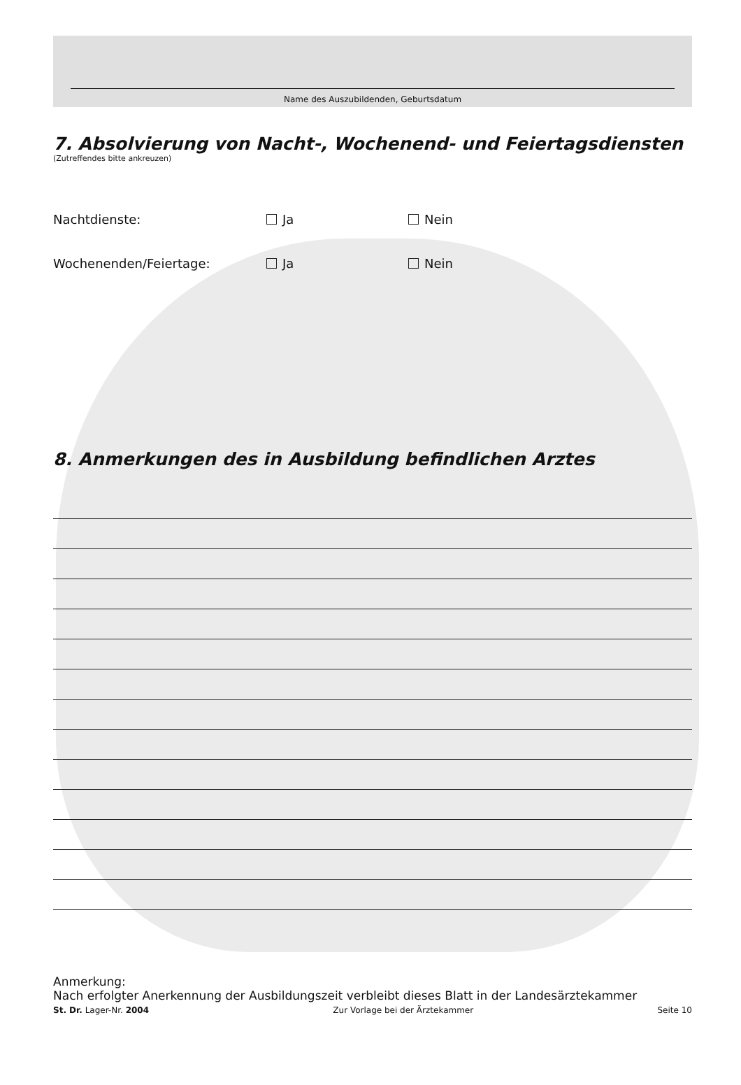Name des Auszubildenden, Geburtsdatum
7. Absolvierung von Nacht-, Wochenend- und Feiertagsdiensten
(Zutreffendes bitte ankreuzen)
Nachtdienste: Ja Nein
Wochenenden/Feiertage: Ja Nein
8. Anmerkungen des in Ausbildung befindlichen Arztes
Anmerkung:
Nach erfolgter Anerkennung der Ausbildungszeit verbleibt dieses Blatt in der Landesärztekammer
St. Dr. Lager-Nr. 2004 Zur Vorlage bei der Ärztekammer Seite 10